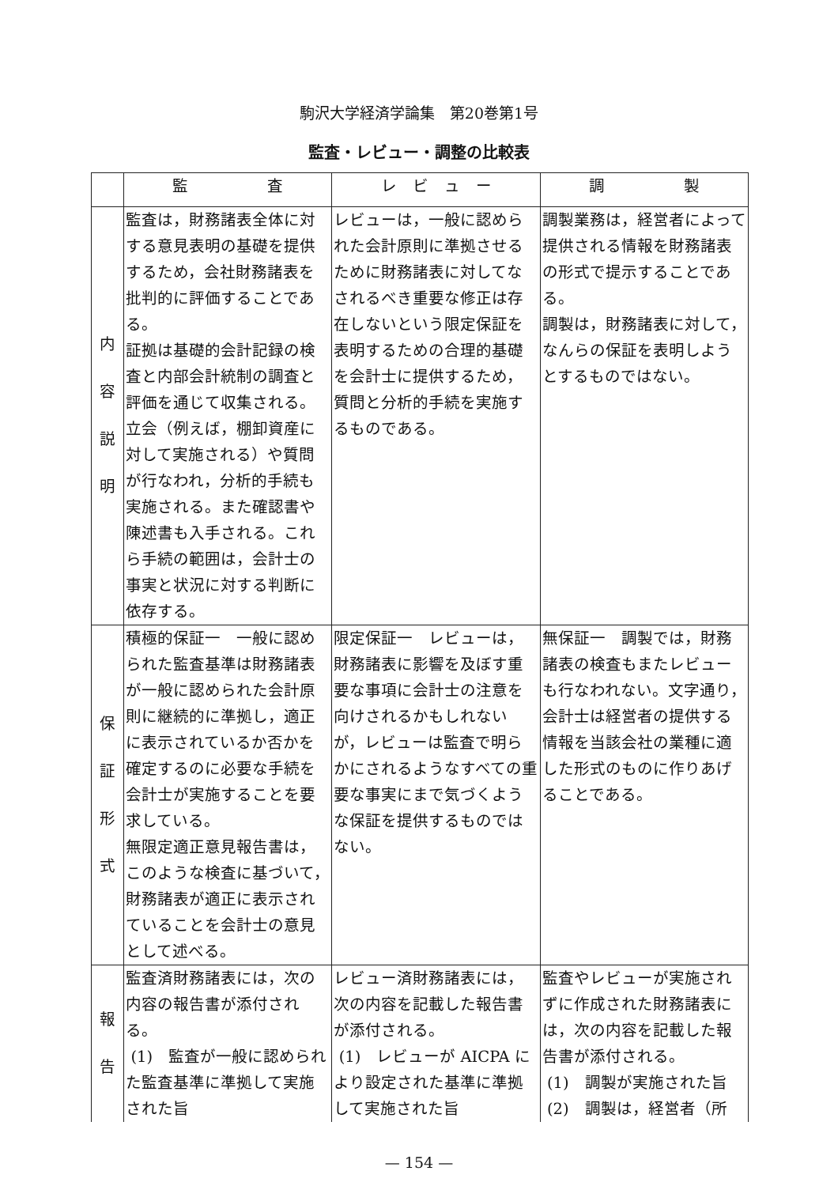駒沢大学経済学論集　第20巻第1号
監査・レビュー・調整の比較表
| | 監 査 | レ ビ ュ ー | 調 製 |
| --- | --- | --- | --- |
| 内 容 説 明 | 監査は，財務諸表全体に対する意見表明の基礎を提供するため，会社財務諸表を批判的に評価することである。 証拠は基礎的会計記録の検査と内部会計統制の調査と評価を通じて収集される。立会（例えば，棚卸資産に対して実施される）や質問が行なわれ，分析的手続も実施される。また確認書や陳述書も入手される。これら手続の範囲は，会計士の事実と状況に対する判断に依存する。 | レビューは，一般に認められた会計原則に準拠させるために財務諸表に対してなされるべき重要な修正は存在しないという限定保証を表明するための合理的基礎を会計士に提供するため，質問と分析的手続を実施するものである。 | 調製業務は，経営者によって提供される情報を財務諸表の形式で提示することである。 調製は，財務諸表に対して，なんらの保証を表明しようとするものではない。 |
| 保 証 形 式 | 積極的保証一 一般に認められた監査基準は財務諸表が一般に認められた会計原則に継続的に準拠し，適正に表示されているか否かを確定するのに必要な手続を会計士が実施することを要求している。 無限定適正意見報告書は，このような検査に基づいて，財務諸表が適正に表示されていることを会計士の意見として述べる。 | 限定保証一 レビューは，財務諸表に影響を及ぼす重要な事項に会計士の注意を向けされるかもしれないが，レビューは監査で明らかにされるようなすべての重要な事実にまで気づくような保証を提供するものではない。 | 無保証一 調製では，財務諸表の検査もまたレビューも行なわれない。文字通り，会計士は経営者の提供する情報を当該会社の業種に適した形式のものに作りあげることである。 |
| 報 告 | 監査済財務諸表には，次の内容の報告書が添付される。 (1) 監査が一般に認められた監査基準に準拠して実施された旨 | レビュー済財務諸表には，次の内容を記載した報告書が添付される。 (1) レビューが AICPA により設定された基準に準拠して実施された旨 | 監査やレビューが実施されずに作成された財務諸表には，次の内容を記載した報告書が添付される。 (1) 調製が実施された旨 (2) 調製は，経営者（所 |
— 154 —